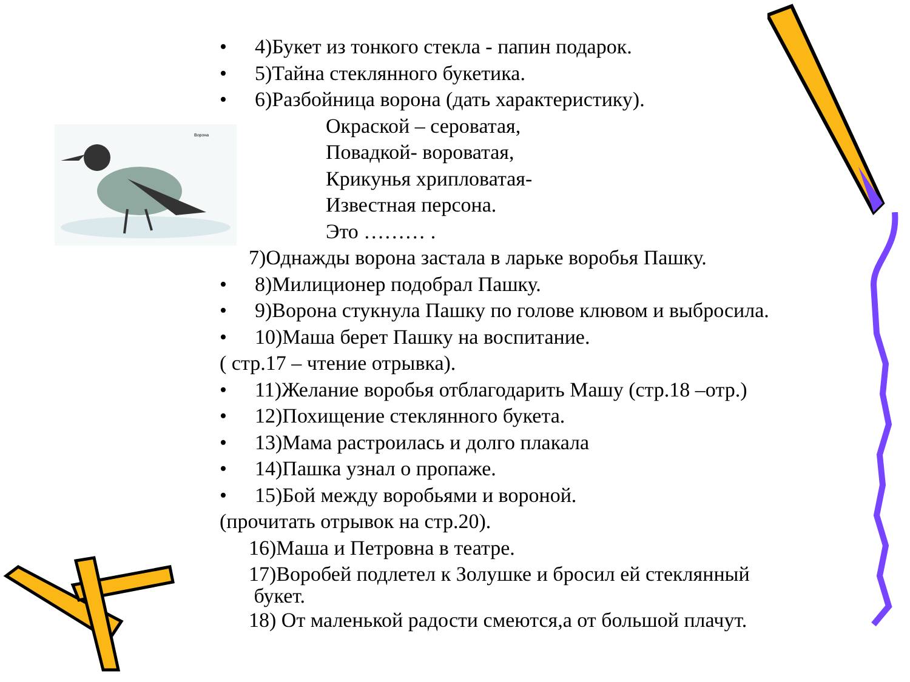Ворона
• 4)Букет из тонкого стекла - папин подарок.
• 5)Тайна стеклянного букетика.
• 6)Разбойница ворона (дать характеристику).
Окраской – сероватая,
Повадкой- вороватая,
Крикунья хрипловатая-
Известная персона.
Это ……… .
7)Однажды ворона застала в ларьке воробья Пашку.
• 8)Милиционер подобрал Пашку.
• 9)Ворона стукнула Пашку по голове клювом и выбросила.
• 10)Маша берет Пашку на воспитание.
( стр.17 – чтение отрывка).
• 11)Желание воробья отблагодарить Машу (стр.18 –отр.)
• 12)Похищение стеклянного букета.
• 13)Мама растроилась и долго плакала
• 14)Пашка узнал о пропаже.
• 15)Бой между воробьями и вороной.
(прочитать отрывок на стр.20).
16)Маша и Петровна в театре.
17)Воробей подлетел к Золушке и бросил ей стеклянный
букет.
18) От маленькой радости смеются,а от большой плачут.